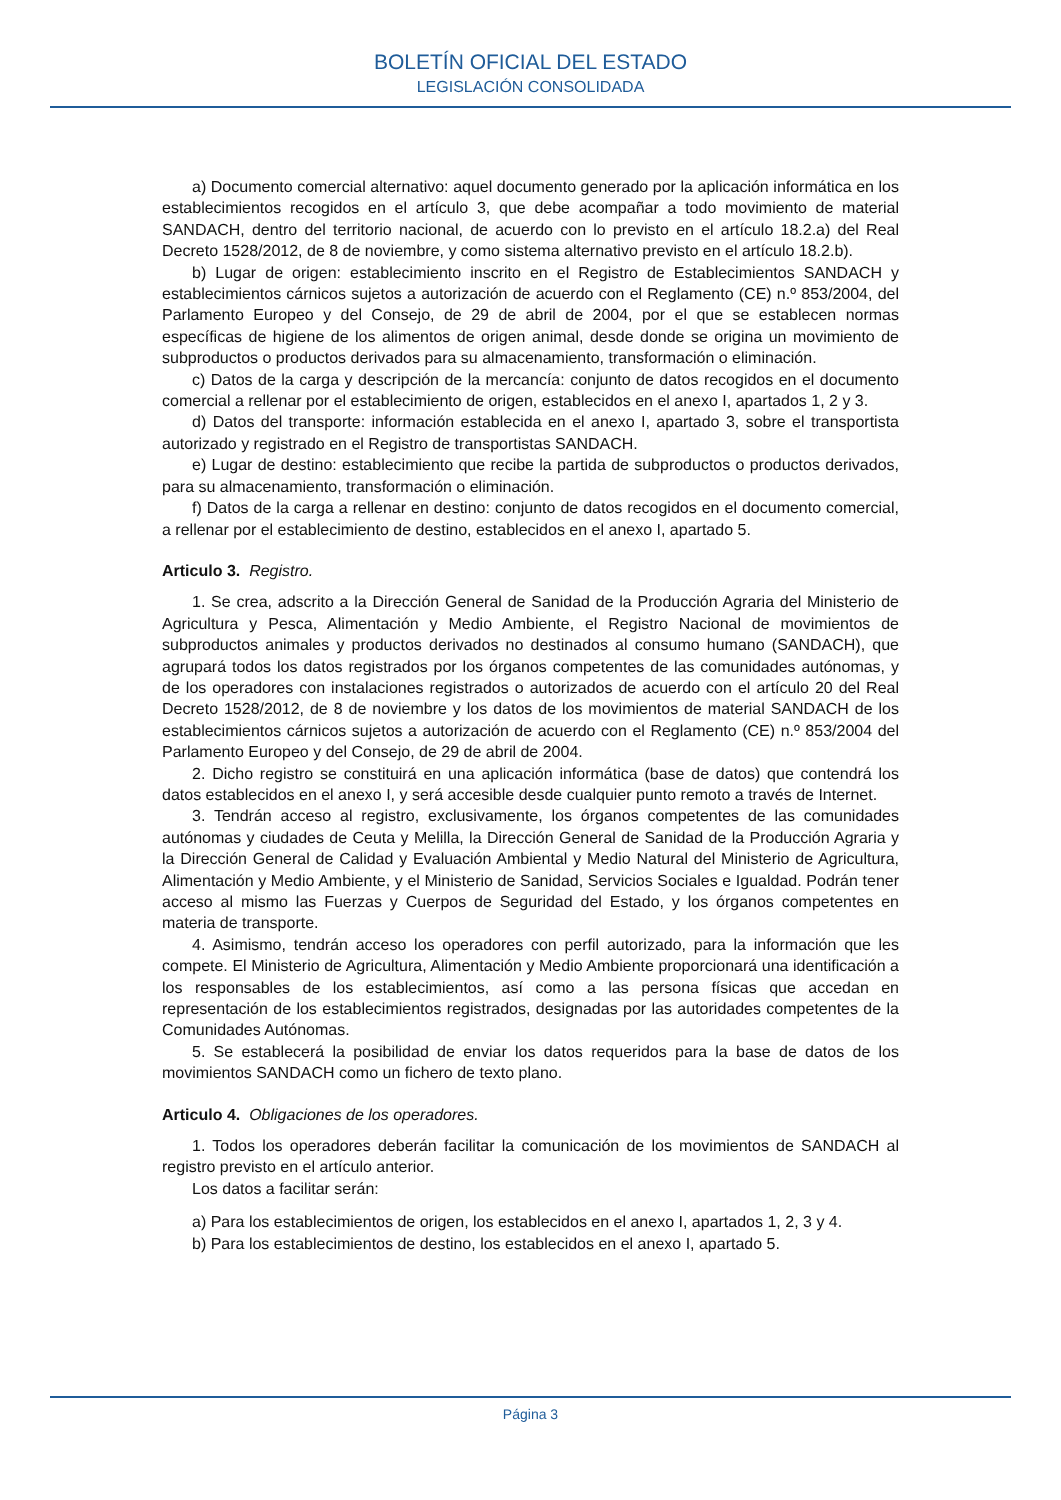BOLETÍN OFICIAL DEL ESTADO
LEGISLACIÓN CONSOLIDADA
a) Documento comercial alternativo: aquel documento generado por la aplicación informática en los establecimientos recogidos en el artículo 3, que debe acompañar a todo movimiento de material SANDACH, dentro del territorio nacional, de acuerdo con lo previsto en el artículo 18.2.a) del Real Decreto 1528/2012, de 8 de noviembre, y como sistema alternativo previsto en el artículo 18.2.b).
b) Lugar de origen: establecimiento inscrito en el Registro de Establecimientos SANDACH y establecimientos cárnicos sujetos a autorización de acuerdo con el Reglamento (CE) n.º 853/2004, del Parlamento Europeo y del Consejo, de 29 de abril de 2004, por el que se establecen normas específicas de higiene de los alimentos de origen animal, desde donde se origina un movimiento de subproductos o productos derivados para su almacenamiento, transformación o eliminación.
c) Datos de la carga y descripción de la mercancía: conjunto de datos recogidos en el documento comercial a rellenar por el establecimiento de origen, establecidos en el anexo I, apartados 1, 2 y 3.
d) Datos del transporte: información establecida en el anexo I, apartado 3, sobre el transportista autorizado y registrado en el Registro de transportistas SANDACH.
e) Lugar de destino: establecimiento que recibe la partida de subproductos o productos derivados, para su almacenamiento, transformación o eliminación.
f) Datos de la carga a rellenar en destino: conjunto de datos recogidos en el documento comercial, a rellenar por el establecimiento de destino, establecidos en el anexo I, apartado 5.
Articulo 3. Registro.
1. Se crea, adscrito a la Dirección General de Sanidad de la Producción Agraria del Ministerio de Agricultura y Pesca, Alimentación y Medio Ambiente, el Registro Nacional de movimientos de subproductos animales y productos derivados no destinados al consumo humano (SANDACH), que agrupará todos los datos registrados por los órganos competentes de las comunidades autónomas, y de los operadores con instalaciones registrados o autorizados de acuerdo con el artículo 20 del Real Decreto 1528/2012, de 8 de noviembre y los datos de los movimientos de material SANDACH de los establecimientos cárnicos sujetos a autorización de acuerdo con el Reglamento (CE) n.º 853/2004 del Parlamento Europeo y del Consejo, de 29 de abril de 2004.
2. Dicho registro se constituirá en una aplicación informática (base de datos) que contendrá los datos establecidos en el anexo I, y será accesible desde cualquier punto remoto a través de Internet.
3. Tendrán acceso al registro, exclusivamente, los órganos competentes de las comunidades autónomas y ciudades de Ceuta y Melilla, la Dirección General de Sanidad de la Producción Agraria y la Dirección General de Calidad y Evaluación Ambiental y Medio Natural del Ministerio de Agricultura, Alimentación y Medio Ambiente, y el Ministerio de Sanidad, Servicios Sociales e Igualdad. Podrán tener acceso al mismo las Fuerzas y Cuerpos de Seguridad del Estado, y los órganos competentes en materia de transporte.
4. Asimismo, tendrán acceso los operadores con perfil autorizado, para la información que les compete. El Ministerio de Agricultura, Alimentación y Medio Ambiente proporcionará una identificación a los responsables de los establecimientos, así como a las persona físicas que accedan en representación de los establecimientos registrados, designadas por las autoridades competentes de la Comunidades Autónomas.
5. Se establecerá la posibilidad de enviar los datos requeridos para la base de datos de los movimientos SANDACH como un fichero de texto plano.
Articulo 4. Obligaciones de los operadores.
1. Todos los operadores deberán facilitar la comunicación de los movimientos de SANDACH al registro previsto en el artículo anterior.
Los datos a facilitar serán:
a) Para los establecimientos de origen, los establecidos en el anexo I, apartados 1, 2, 3 y 4.
b) Para los establecimientos de destino, los establecidos en el anexo I, apartado 5.
Página 3